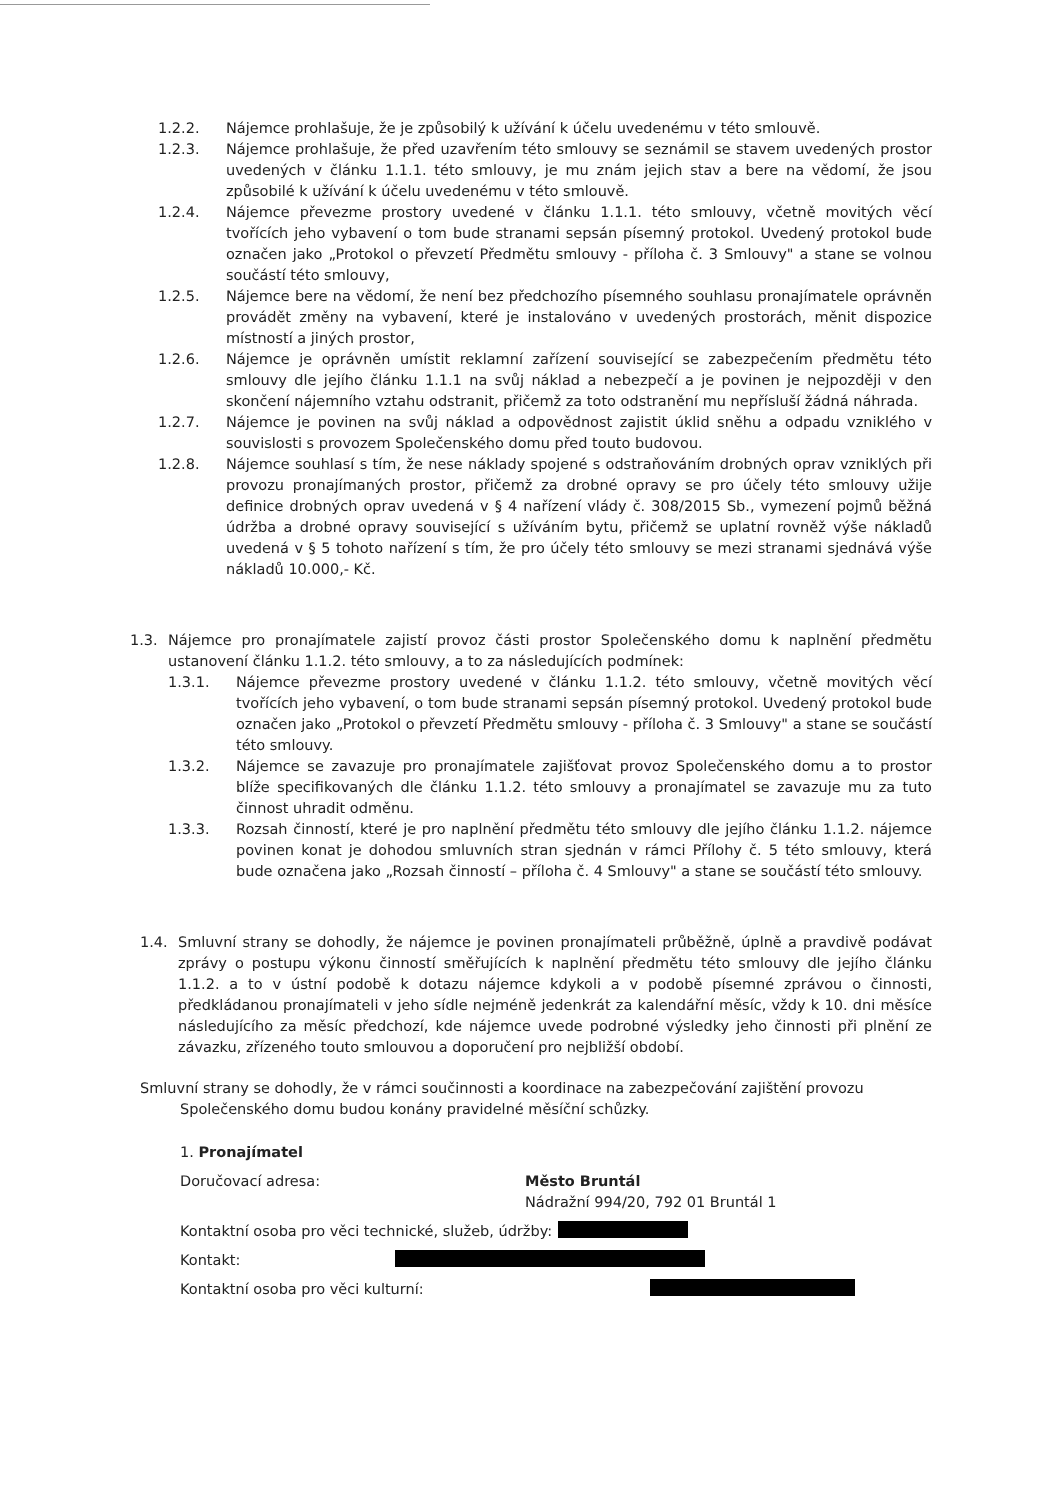1.2.2. Nájemce prohlašuje, že je způsobilý k užívání k účelu uvedenému v této smlouvě.
1.2.3. Nájemce prohlašuje, že před uzavřením této smlouvy se seznámil se stavem uvedených prostor uvedených v článku 1.1.1. této smlouvy, je mu znám jejich stav a bere na vědomí, že jsou způsobilé k užívání k účelu uvedenému v této smlouvě.
1.2.4. Nájemce převezme prostory uvedené v článku 1.1.1. této smlouvy, včetně movitých věcí tvořících jeho vybavení o tom bude stranami sepsán písemný protokol. Uvedený protokol bude označen jako „Protokol o převzetí Předmětu smlouvy - příloha č. 3 Smlouvy" a stane se volnou součástí této smlouvy,
1.2.5. Nájemce bere na vědomí, že není bez předchozího písemného souhlasu pronajímatele oprávněn provádět změny na vybavení, které je instalováno v uvedených prostorách, měnit dispozice místností a jiných prostor,
1.2.6. Nájemce je oprávněn umístit reklamní zařízení související se zabezpečením předmětu této smlouvy dle jejího článku 1.1.1 na svůj náklad a nebezpečí a je povinen je nejpozději v den skončení nájemního vztahu odstranit, přičemž za toto odstranění mu nepřísluší žádná náhrada.
1.2.7. Nájemce je povinen na svůj náklad a odpovědnost zajistit úklid sněhu a odpadu vzniklého v souvislosti s provozem Společenského domu před touto budovou.
1.2.8. Nájemce souhlasí s tím, že nese náklady spojené s odstraňováním drobných oprav vzniklých při provozu pronajímaných prostor, přičemž za drobné opravy se pro účely této smlouvy užije definice drobných oprav uvedená v § 4 nařízení vlády č. 308/2015 Sb., vymezení pojmů běžná údržba a drobné opravy související s užíváním bytu, přičemž se uplatní rovněž výše nákladů uvedená v § 5 tohoto nařízení s tím, že pro účely této smlouvy se mezi stranami sjednává výše nákladů 10.000,- Kč.
1.3. Nájemce pro pronajímatele zajistí provoz části prostor Společenského domu k naplnění předmětu ustanovení článku 1.1.2. této smlouvy, a to za následujících podmínek:
1.3.1. Nájemce převezme prostory uvedené v článku 1.1.2. této smlouvy, včetně movitých věcí tvořících jeho vybavení, o tom bude stranami sepsán písemný protokol. Uvedený protokol bude označen jako „Protokol o převzetí Předmětu smlouvy - příloha č. 3 Smlouvy" a stane se součástí této smlouvy.
1.3.2. Nájemce se zavazuje pro pronajímatele zajišťovat provoz Společenského domu a to prostor blíže specifikovaných dle článku 1.1.2. této smlouvy a pronajímatel se zavazuje mu za tuto činnost uhradit odměnu.
1.3.3. Rozsah činností, které je pro naplnění předmětu této smlouvy dle jejího článku 1.1.2. nájemce povinen konat je dohodou smluvních stran sjednán v rámci Přílohy č. 5 této smlouvy, která bude označena jako „Rozsah činností – příloha č. 4 Smlouvy" a stane se součástí této smlouvy.
1.4. Smluvní strany se dohodly, že nájemce je povinen pronajímateli průběžně, úplně a pravdivě podávat zprávy o postupu výkonu činností směřujících k naplnění předmětu této smlouvy dle jejího článku 1.1.2. a to v ústní podobě k dotazu nájemce kdykoli a v podobě písemné zprávou o činnosti, předkládanou pronajímateli v jeho sídle nejméně jedenkrát za kalendářní měsíc, vždy k 10. dni měsíce následujícího za měsíc předchozí, kde nájemce uvede podrobné výsledky jeho činnosti při plnění ze závazku, zřízeného touto smlouvou a doporučení pro nejbližší období.
Smluvní strany se dohodly, že v rámci součinnosti a koordinace na zabezpečování zajištění provozu
Společenského domu budou konány pravidelné měsíční schůzky.
1. Pronajímatel
Doručovací adresa: Město Bruntál
Nádražní 994/20, 792 01 Bruntál 1
Kontaktní osoba pro věci technické, služeb, údržby:
Kontakt:
Kontaktní osoba pro věci kulturní: